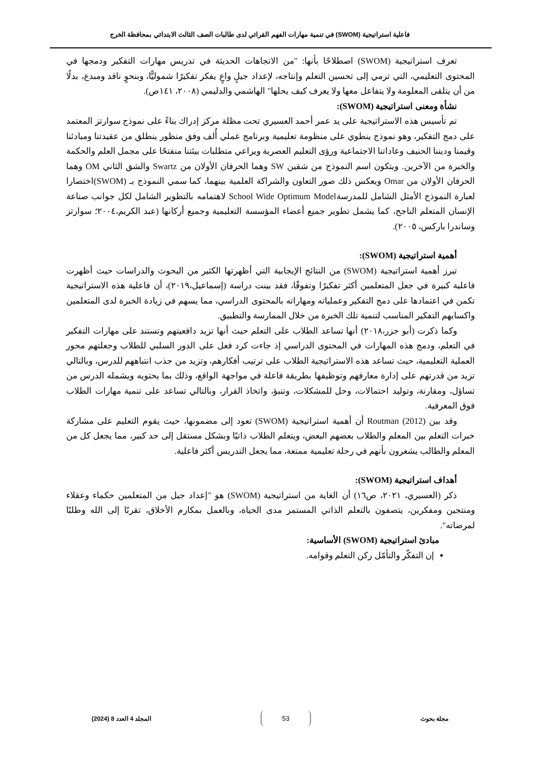فاعلية استراتيجية (SWOM) في تنمية مهارات الفهم القرائي لدى طالبات الصف الثالث الابتدائي بمحافظة الخرج
تعرف استراتيجية (SWOM) اصطلاحًا بأنها: "من الاتجاهات الحديثة في تدريس مهارات التفكير ودمجها في المحتوى التعليمي، التي ترمي إلى تحسين التعلم وإنتاجه، لإعداد جيلٍ واعٍ يفكر تفكيرًا شموليًّا، وبنحوٍ ناقد ومبدع، بدلًا من أن يتلقى المعلومة ولا يتفاعل معها ولا يعرف كيف يحلها" الهاشمي والدليمي (٢٠٠٨، ١٤١ص).
نشأة ومعنى استراتيجية (SWOM):
تم تأسيس هذه الاستراتيجية على يد عمر أحمد العسيري تحت مظلة مركز إدراك بناءً على نموذج سوارتز المعتمد على دمج التفكير، وهو نموذج ينطوي على منظومة تعليمية وبرنامج عملي أُلف وفق منظور ينطلق من عقيدتنا ومبادئنا وقيمنا وديننا الحنيف وعاداتنا الاجتماعية ورؤى التعليم العصرية ويراعي متطلبات بيئتنا منفتحًا على مجمل العلم والحكمة والخبرة من الآخرين. ويتكون اسم النموذج من شقين SW وهما الحرفان الأولان من Swartz والشق الثاني OM وهما الحرفان الأولان من Omar ويعكس ذلك صور التعاون والشراكة العلمية بينهما، كما سمي النموذج بـ (SWOM)اختصارا لعبارة النموذج الأمثل الشامل للمدرسةSchool Wide Optimum Model لاهتمامه بالتطوير الشامل لكل جوانب صناعة الإنسان المتعلم الناجح، كما يشمل تطوير جميع أعضاء المؤسسة التعليمية وجميع أركانها (عبد الكريم،٢٠٠٤؛ سوارتز وساندرا باركس، ٢٠٠٥).
أهمية استراتيجية (SWOM):
تبرز أهمية استراتيجية (SWOM) من النتائج الإيجابية التي أظهرتها الكثير من البحوث والدراسات حيث أظهرت فاعلية كبيرة في جعل المتعلمين أكثر تفكيرًا وتفوقًا، فقد بينت دراسة (إسماعيل،٢٠١٩)، أن فاعلية هذه الاستراتيجية تكمن في اعتمادها على دمج التفكير وعملياته ومهاراته بالمحتوى الدراسي، مما يسهم في زيادة الخبرة لدى المتعلمين واكسابهم التفكير المناسب لتنمية تلك الخبرة من خلال الممارسة والتطبيق.
وكما ذكرت (أبو جزر،٢٠١٨) أنها تساعد الطلاب على التعلم حيث أنها تزيد دافعيتهم وتستند على مهارات التفكير في التعلم، ودمج هذه المهارات في المحتوى الدراسي إذ جاءت كرد فعل على الدور السلبي للطلاب وجعلتهم محور العملية التعليمية، حيث تساعد هذه الاستراتيجية الطلاب على ترتيب أفكارهم، وتزيد من جذب انتباههم للدرس، وبالتالي تزيد من قدرتهم على إدارة معارفهم وتوظيفها بطريقة فاعلة في مواجهة الواقع، وذلك بما يحتويه ويشمله الدرس من تساؤل، ومقارنة، وتوليد احتمالات، وحل للمشكلات، وتنبؤ، واتخاذ القرار، وبالتالي تساعد على تنمية مهارات الطلاب فوق المعرفية.
وقد بين (Routman (2012 أن أهمية استراتيجية (SWOM) تعود إلى مضمونها، حيث يقوم التعليم على مشاركة خبرات التعلم بين المعلم والطلاب بعضهم البعض، ويتعلم الطلاب ذاتيًا وبشكل مستقل إلى حد كبير، مما يجعل كل من المعلم والطالب يشعرون بأنهم في رحلة تعليمية ممتعة، مما يجعل التدريس أكثر فاعلية.
أهداف استراتيجية (SWOM):
ذكر (العسيري، ٢٠٢١، ص١٦) أن الغاية من استراتيجية (SWOM) هو "إعداد جيل من المتعلمين حكماء وعقلاء ومنتجين ومفكرين، يتصفون بالتعلم الذاتي المستمر مدى الحياة، وبالعمل بمكارم الأخلاق، تقربًا إلى الله وطلبًا لمرضاته".
مبادئ استراتيجية (SWOM) الأساسية:
إن التفكّر والتأمّل ركن التعلم وقوامه.
مجلة بحوث 53 المجلد 4 العدد 8 (2024)